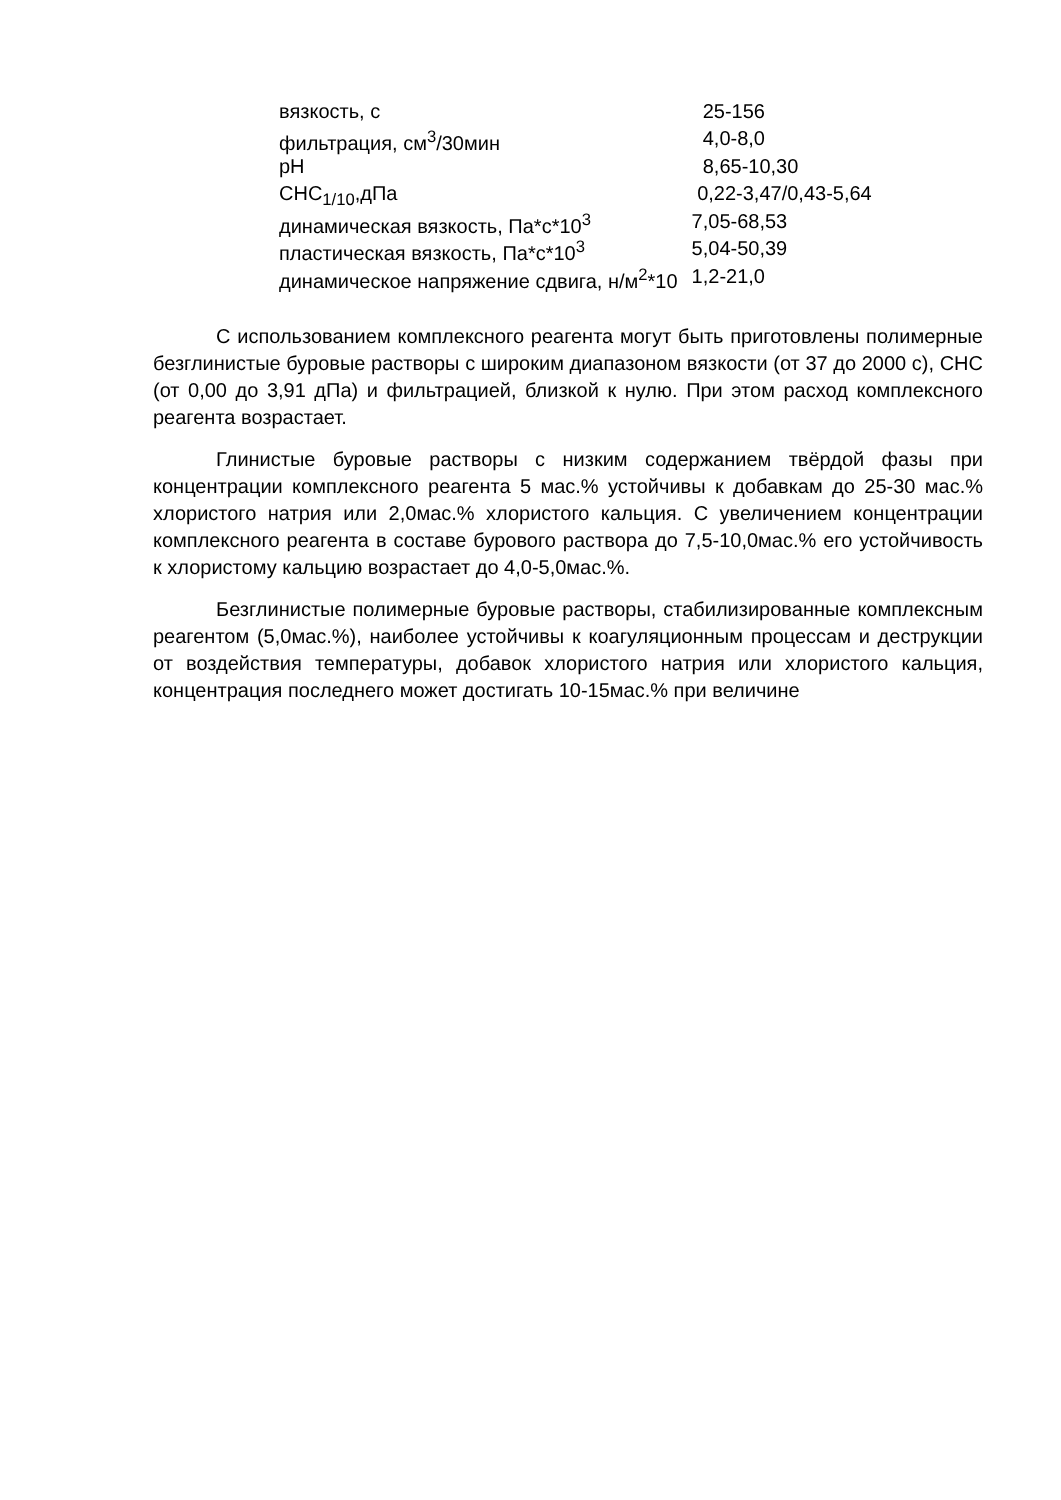| вязкость, с | 25-156 |
| фильтрация, см<sup>3</sup>/30мин | 4,0-8,0 |
| pH | 8,65-10,30 |
| СНС<sub>1/10</sub>,дПа | 0,22-3,47/0,43-5,64 |
| динамическая вязкость, Па*с*10<sup>3</sup> | 7,05-68,53 |
| пластическая вязкость, Па*с*10<sup>3</sup> | 5,04-50,39 |
| динамическое напряжение сдвига, н/м<sup>2</sup>*10 | 1,2-21,0 |
С использованием комплексного реагента могут быть приготовлены полимерные безглинистые буровые растворы с широким диапазоном вязкости (от 37 до 2000 с), СНС (от 0,00 до 3,91 дПа) и фильтрацией, близкой к нулю. При этом расход комплексного реагента возрастает.
Глинистые буровые растворы с низким содержанием твёрдой фазы при концентрации комплексного реагента 5 мас.% устойчивы к добавкам до 25-30 мас.% хлористого натрия или 2,0мас.% хлористого кальция. С увеличением концентрации комплексного реагента в составе бурового раствора до 7,5-10,0мас.% его устойчивость к хлористому кальцию возрастает до 4,0-5,0мас.%.
Безглинистые полимерные буровые растворы, стабилизированные комплексным реагентом (5,0мас.%), наиболее устойчивы к коагуляционным процессам и деструкции от воздействия температуры, добавок хлористого натрия или хлористого кальция, концентрация последнего может достигать 10-15мас.% при величине